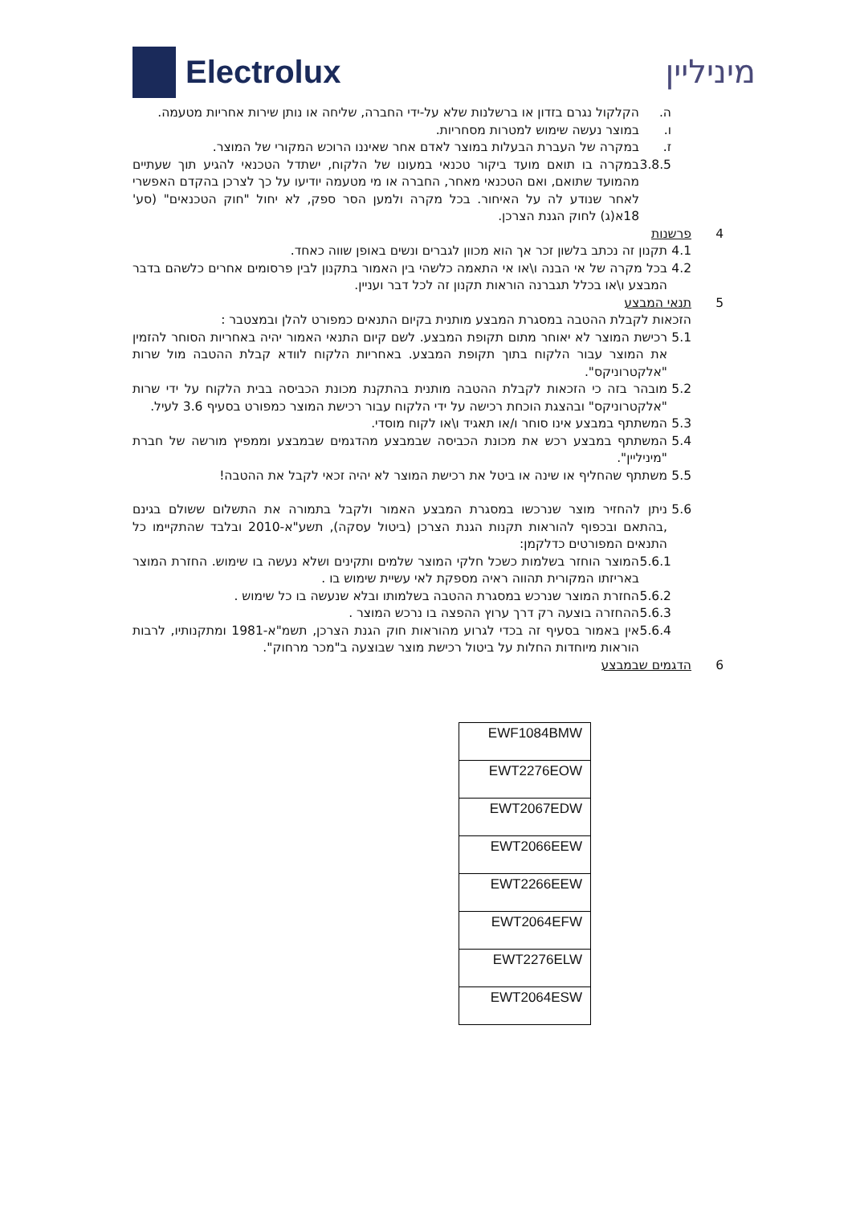Electrolux מיניליין
ה. הקלקול נגרם בזדון או ברשלנות שלא על-ידי החברה, שליחה או נותן שירות אחריות מטעמה.
ו. במוצר נעשה שימוש למטרות מסחריות.
ז. במקרה של העברת הבעלות במוצר לאדם אחר שאיננו הרוכש המקורי של המוצר.
3.8.5 במקרה בו תואם מועד ביקור טכנאי במעונו של הלקוח, ישתדל הטכנאי להגיע תוך שעתיים מהמועד שתואם, ואם הטכנאי מאחר, החברה או מי מטעמה יודיעו על כך לצרכן בהקדם האפשרי לאחר שנודע לה על האיחור. בכל מקרה ולמען הסר ספק, לא יחול "חוק הטכנאים" (סע' 18א(ג) לחוק הגנת הצרכן.
4 פרשנות
4.1 תקנון זה נכתב בלשון זכר אך הוא מכוון לגברים ונשים באופן שווה כאחד.
4.2 בכל מקרה של אי הבנה ו\או אי התאמה כלשהי בין האמור בתקנון לבין פרסומים אחרים כלשהם בדבר המבצע ו\או בכלל תגברנה הוראות תקנון זה לכל דבר ועניין.
5 תנאי המבצע
הזכאות לקבלת ההטבה במסגרת המבצע מותנית בקיום התנאים כמפורט להלן ובמצטבר :
5.1 רכישת המוצר לא יאוחר מתום תקופת המבצע. לשם קיום התנאי האמור יהיה באחריות הסוחר להזמין את המוצר עבור הלקוח בתוך תקופת המבצע. באחריות הלקוח לוודא קבלת ההטבה מול שרות "אלקטרוניקס".
5.2 מובהר בזה כי הזכאות לקבלת ההטבה מותנית בהתקנת מכונת הכביסה בבית הלקוח על ידי שרות "אלקטרוניקס" ובהצגת הוכחת רכישה על ידי הלקוח עבור רכישת המוצר כמפורט בסעיף 3.6 לעיל.
5.3 המשתתף במבצע אינו סוחר ו/או תאגיד ו\או לקוח מוסדי.
5.4 המשתתף במבצע רכש את מכונת הכביסה שבמבצע מהדגמים שבמבצע וממפיץ מורשה של חברת "מיניליין".
5.5 משתתף שהחליף או שינה או ביטל את רכישת המוצר לא יהיה זכאי לקבל את ההטבה!
5.6 ניתן להחזיר מוצר שנרכשו במסגרת המבצע האמור ולקבל בתמורה את התשלום ששולם בגינם ,בהתאם ובכפוף להוראות תקנות הגנת הצרכן (ביטול עסקה), תשע"א-2010 ובלבד שהתקיימו כל התנאים המפורטים כדלקמן:
5.6.1 המוצר הוחזר בשלמות כשכל חלקי המוצר שלמים ותקינים ושלא נעשה בו שימוש. החזרת המוצר באריזתו המקורית תהווה ראיה מספקת לאי עשיית שימוש בו .
5.6.2 החזרת המוצר שנרכש במסגרת ההטבה בשלמותו ובלא שנעשה בו כל שימוש .
5.6.3 ההחזרה בוצעה רק דרך ערוץ ההפצה בו נרכש המוצר .
5.6.4 אין באמור בסעיף זה בכדי לגרוע מהוראות חוק הגנת הצרכן, תשמ"א-1981 ומתקנותיו, לרבות הוראות מיוחדות החלות על ביטול רכישת מוצר שבוצעה ב"מכר מרחוק".
6 הדגמים שבמבצע
| EWF1084BMW |
| EWT2276EOW |
| EWT2067EDW |
| EWT2066EEW |
| EWT2266EEW |
| EWT2064EFW |
| EWT2276ELW |
| EWT2064ESW |